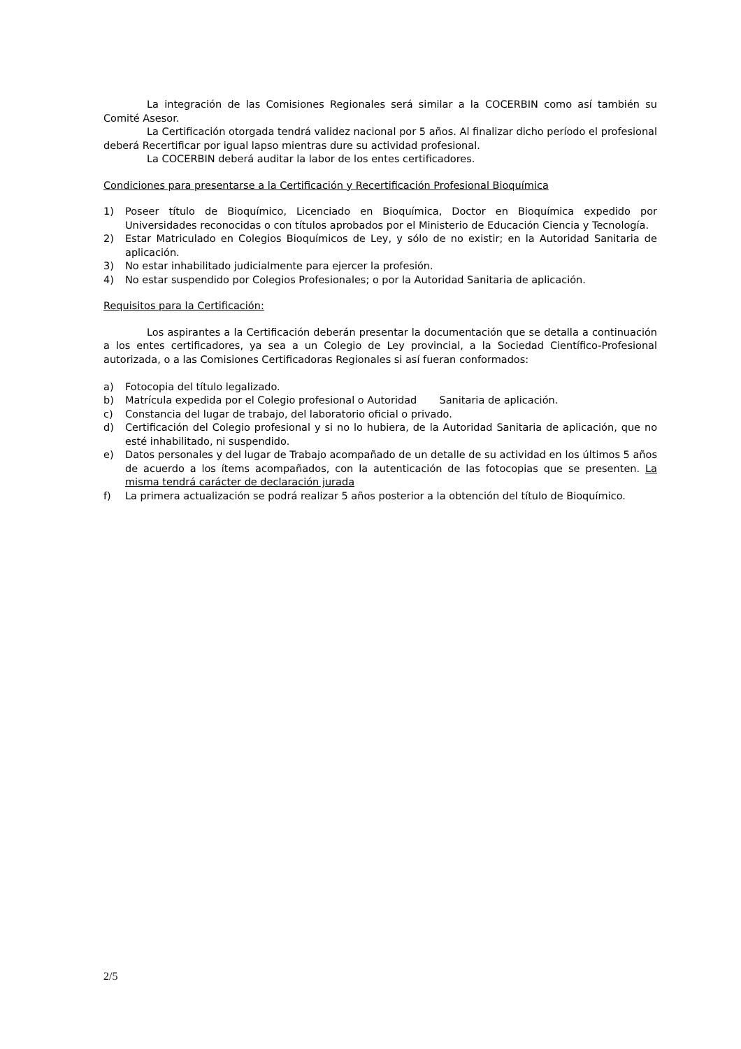La integración de las Comisiones Regionales será similar a la COCERBIN como así también su Comité Asesor.
La Certificación otorgada tendrá validez nacional por 5 años. Al finalizar dicho período el profesional deberá Recertificar por igual lapso mientras dure su actividad profesional.
La COCERBIN deberá auditar la labor de los entes certificadores.
Condiciones para presentarse a la Certificación y Recertificación Profesional Bioquímica
1) Poseer título de Bioquímico, Licenciado en Bioquímica, Doctor en Bioquímica expedido por Universidades reconocidas o con títulos aprobados por el Ministerio de Educación Ciencia y Tecnología.
2) Estar Matriculado en Colegios Bioquímicos de Ley, y sólo de no existir; en la Autoridad Sanitaria de aplicación.
3) No estar inhabilitado judicialmente para ejercer la profesión.
4) No estar suspendido por Colegios Profesionales; o por la Autoridad Sanitaria de aplicación.
Requisitos para la Certificación:
Los aspirantes a la Certificación deberán presentar la documentación que se detalla a continuación a los entes certificadores, ya sea a un Colegio de Ley provincial, a la Sociedad Científico-Profesional autorizada, o a las Comisiones Certificadoras Regionales si así fueran conformados:
a) Fotocopia del título legalizado.
b) Matrícula expedida por el Colegio profesional o Autoridad Sanitaria de aplicación.
c) Constancia del lugar de trabajo, del laboratorio oficial o privado.
d) Certificación del Colegio profesional y si no lo hubiera, de la Autoridad Sanitaria de aplicación, que no esté inhabilitado, ni suspendido.
e) Datos personales y del lugar de Trabajo acompañado de un detalle de su actividad en los últimos 5 años de acuerdo a los ítems acompañados, con la autenticación de las fotocopias que se presenten. La misma tendrá carácter de declaración jurada
f) La primera actualización se podrá realizar 5 años posterior a la obtención del título de Bioquímico.
2/5